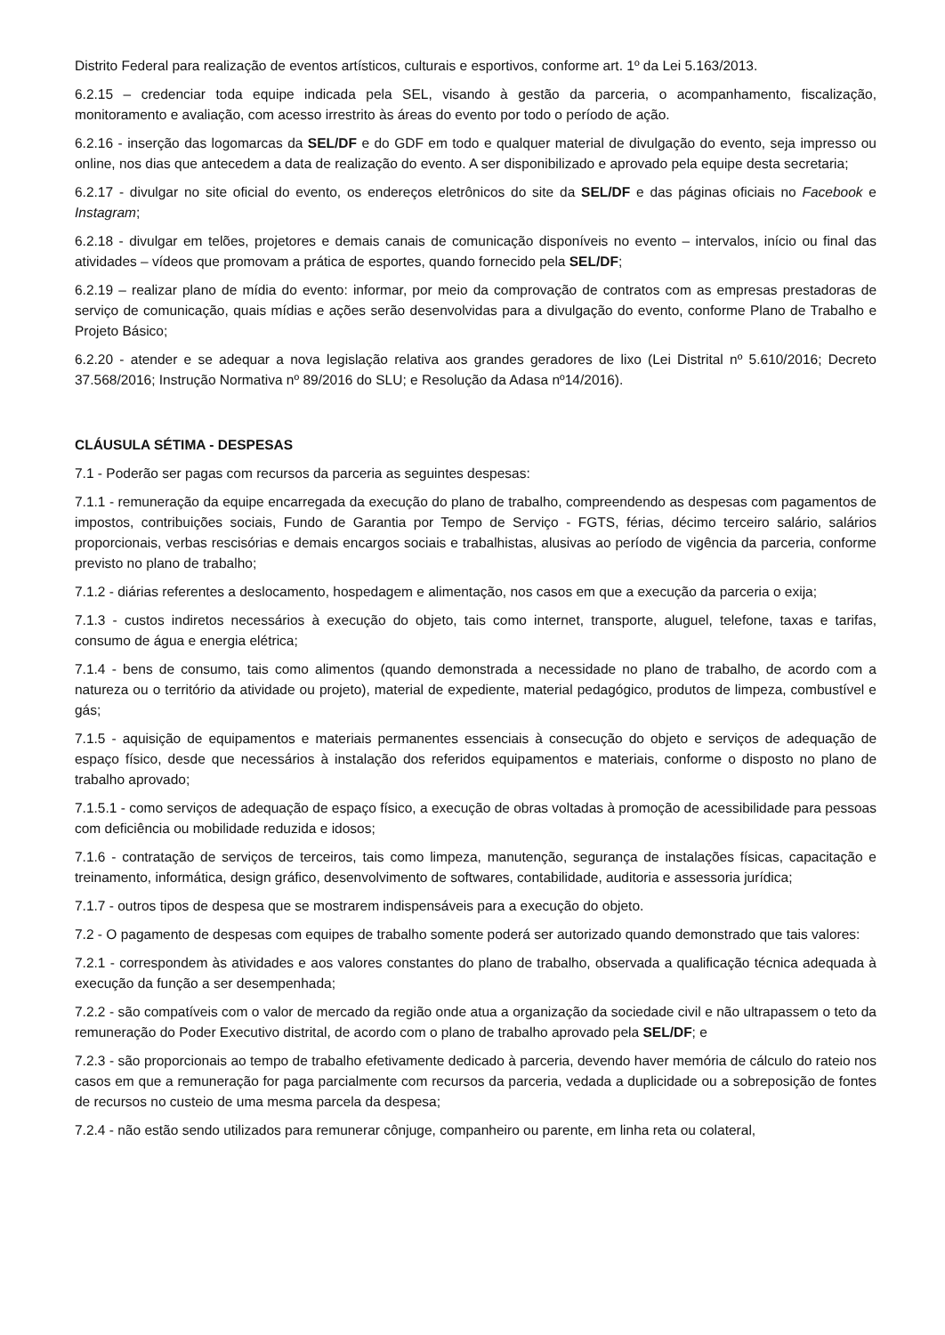Distrito Federal para realização de eventos artísticos, culturais e esportivos, conforme art. 1º da Lei 5.163/2013.
6.2.15 – credenciar toda equipe indicada pela SEL, visando à gestão da parceria, o acompanhamento, fiscalização, monitoramento e avaliação, com acesso irrestrito às áreas do evento por todo o período de ação.
6.2.16 - inserção das logomarcas da SEL/DF e do GDF em todo e qualquer material de divulgação do evento, seja impresso ou online, nos dias que antecedem a data de realização do evento. A ser disponibilizado e aprovado pela equipe desta secretaria;
6.2.17 - divulgar no site oficial do evento, os endereços eletrônicos do site da SEL/DF e das páginas oficiais no Facebook e Instagram;
6.2.18 - divulgar em telões, projetores e demais canais de comunicação disponíveis no evento – intervalos, início ou final das atividades – vídeos que promovam a prática de esportes, quando fornecido pela SEL/DF;
6.2.19 – realizar plano de mídia do evento: informar, por meio da comprovação de contratos com as empresas prestadoras de serviço de comunicação, quais mídias e ações serão desenvolvidas para a divulgação do evento, conforme Plano de Trabalho e Projeto Básico;
6.2.20 - atender e se adequar a nova legislação relativa aos grandes geradores de lixo (Lei Distrital nº 5.610/2016; Decreto 37.568/2016; Instrução Normativa nº 89/2016 do SLU; e Resolução da Adasa nº14/2016).
CLÁUSULA SÉTIMA - DESPESAS
7.1 - Poderão ser pagas com recursos da parceria as seguintes despesas:
7.1.1 - remuneração da equipe encarregada da execução do plano de trabalho, compreendendo as despesas com pagamentos de impostos, contribuições sociais, Fundo de Garantia por Tempo de Serviço - FGTS, férias, décimo terceiro salário, salários proporcionais, verbas rescisórias e demais encargos sociais e trabalhistas, alusivas ao período de vigência da parceria, conforme previsto no plano de trabalho;
7.1.2 - diárias referentes a deslocamento, hospedagem e alimentação, nos casos em que a execução da parceria o exija;
7.1.3 - custos indiretos necessários à execução do objeto, tais como internet, transporte, aluguel, telefone, taxas e tarifas, consumo de água e energia elétrica;
7.1.4 - bens de consumo, tais como alimentos (quando demonstrada a necessidade no plano de trabalho, de acordo com a natureza ou o território da atividade ou projeto), material de expediente, material pedagógico, produtos de limpeza, combustível e gás;
7.1.5 - aquisição de equipamentos e materiais permanentes essenciais à consecução do objeto e serviços de adequação de espaço físico, desde que necessários à instalação dos referidos equipamentos e materiais, conforme o disposto no plano de trabalho aprovado;
7.1.5.1 - como serviços de adequação de espaço físico, a execução de obras voltadas à promoção de acessibilidade para pessoas com deficiência ou mobilidade reduzida e idosos;
7.1.6 - contratação de serviços de terceiros, tais como limpeza, manutenção, segurança de instalações físicas, capacitação e treinamento, informática, design gráfico, desenvolvimento de softwares, contabilidade, auditoria e assessoria jurídica;
7.1.7 - outros tipos de despesa que se mostrarem indispensáveis para a execução do objeto.
7.2 - O pagamento de despesas com equipes de trabalho somente poderá ser autorizado quando demonstrado que tais valores:
7.2.1 - correspondem às atividades e aos valores constantes do plano de trabalho, observada a qualificação técnica adequada à execução da função a ser desempenhada;
7.2.2 - são compatíveis com o valor de mercado da região onde atua a organização da sociedade civil e não ultrapassem o teto da remuneração do Poder Executivo distrital, de acordo com o plano de trabalho aprovado pela SEL/DF; e
7.2.3 - são proporcionais ao tempo de trabalho efetivamente dedicado à parceria, devendo haver memória de cálculo do rateio nos casos em que a remuneração for paga parcialmente com recursos da parceria, vedada a duplicidade ou a sobreposição de fontes de recursos no custeio de uma mesma parcela da despesa;
7.2.4 - não estão sendo utilizados para remunerar cônjuge, companheiro ou parente, em linha reta ou colateral,